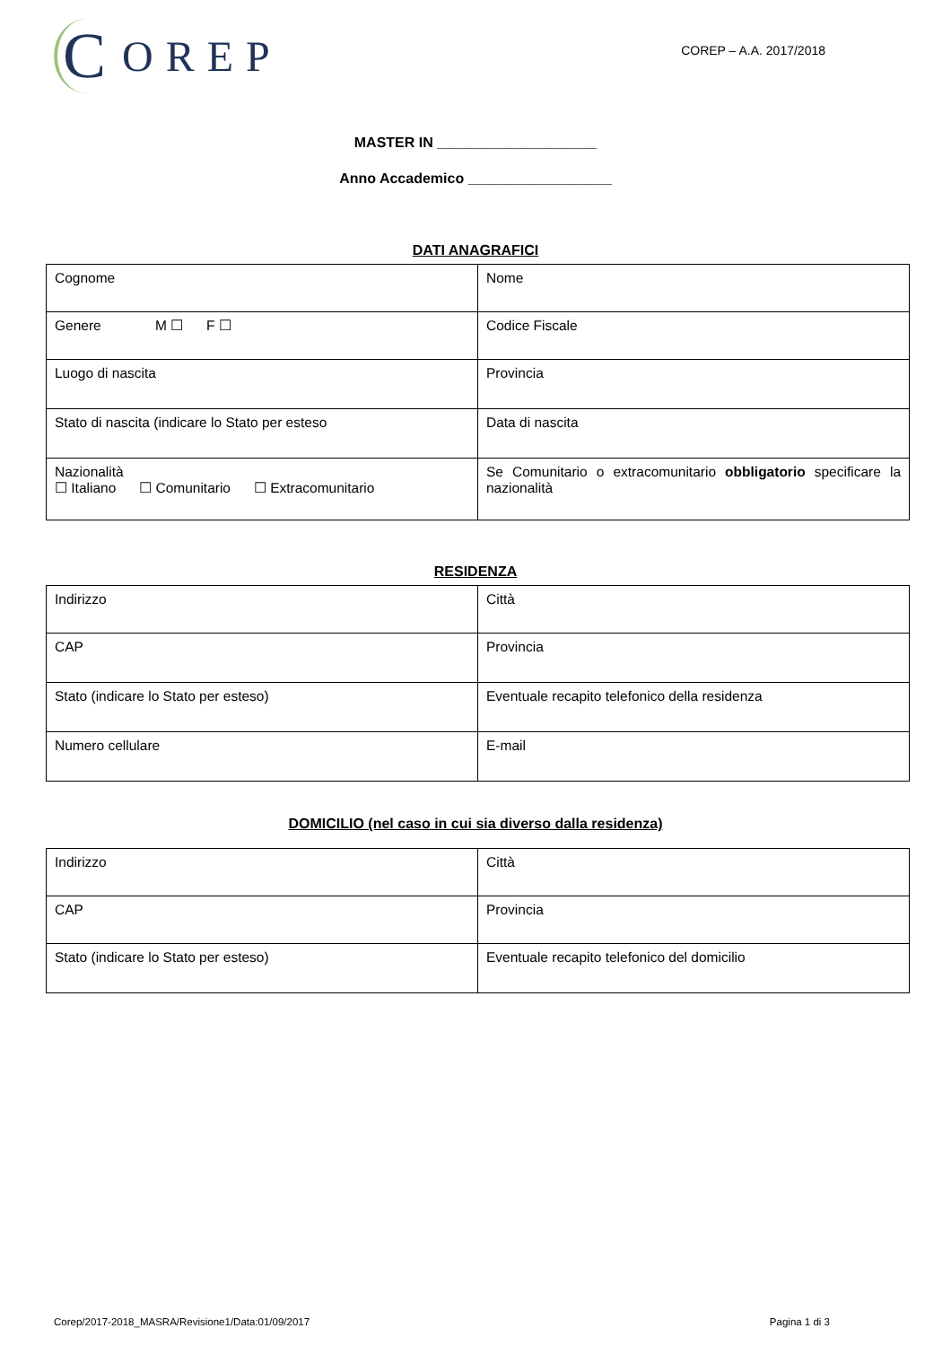C OREP
COREP – A.A. 2017/2018
MASTER IN ____________________
Anno Accademico __________________
DATI ANAGRAFICI
| Cognome | Nome |
| Genere M ☐ F ☐ | Codice Fiscale |
| Luogo di nascita | Provincia |
| Stato di nascita (indicare lo Stato per esteso | Data di nascita |
| Nazionalità ☐ Italiano ☐ Comunitario ☐ Extracomunitario | Se Comunitario o extracomunitario obbligatorio specificare la nazionalità |
RESIDENZA
| Indirizzo | Città |
| CAP | Provincia |
| Stato (indicare lo Stato per esteso) | Eventuale recapito telefonico della residenza |
| Numero cellulare | E-mail |
DOMICILIO (nel caso in cui sia diverso dalla residenza)
| Indirizzo | Città |
| CAP | Provincia |
| Stato (indicare lo Stato per esteso) | Eventuale recapito telefonico del domicilio |
Corep/2017-2018_MASRA/Revisione1/Data:01/09/2017 Pagina 1 di 3